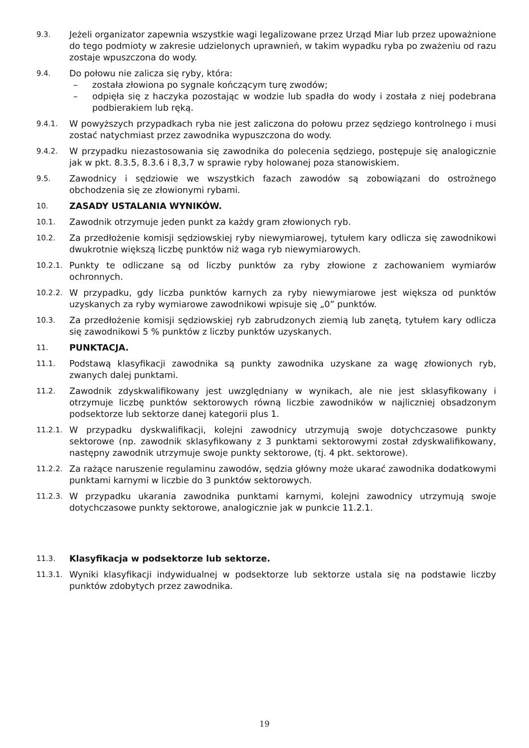9.3.
Jeżeli organizator zapewnia wszystkie wagi legalizowane przez Urząd Miar lub przez upoważnione do tego podmioty w zakresie udzielonych uprawnień, w takim wypadku ryba po zważeniu od razu zostaje wpuszczona do wody.
9.4.
Do połowu nie zalicza się ryby, która:
– została złowiona po sygnale kończącym turę zwodów;
– odpięła się z haczyka pozostając w wodzie lub spadła do wody i została z niej podebrana podbierakiem lub ręką.
9.4.1.
W powyższych przypadkach ryba nie jest zaliczona do połowu przez sędziego kontrolnego i musi zostać natychmiast przez zawodnika wypuszczona do wody.
9.4.2.
W przypadku niezastosowania się zawodnika do polecenia sędziego, postępuje się analogicznie jak w pkt. 8.3.5, 8.3.6 i 8,3,7 w sprawie ryby holowanej poza stanowiskiem.
9.5.
Zawodnicy i sędziowie we wszystkich fazach zawodów są zobowiązani do ostrożnego obchodzenia się ze złowionymi rybami.
10.
ZASADY USTALANIA WYNIKÓW.
10.1.
Zawodnik otrzymuje jeden punkt za każdy gram złowionych ryb.
10.2.
Za przedłożenie komisji sędziowskiej ryby niewymiarowej, tytułem kary odlicza się zawodnikowi dwukrotnie większą liczbę punktów niż waga ryb niewymiarowych.
10.2.1.
Punkty te odliczane są od liczby punktów za ryby złowione z zachowaniem wymiarów ochronnych.
10.2.2.
W przypadku, gdy liczba punktów karnych za ryby niewymiarowe jest większa od punktów uzyskanych za ryby wymiarowe zawodnikowi wpisuje się „0” punktów.
10.3.
Za przedłożenie komisji sędziowskiej ryb zabrudzonych ziemią lub zanętą, tytułem kary odlicza się zawodnikowi 5 % punktów z liczby punktów uzyskanych.
11.
PUNKTACJA.
11.1.
Podstawą klasyfikacji zawodnika są punkty zawodnika uzyskane za wagę złowionych ryb, zwanych dalej punktami.
11.2.
Zawodnik zdyskwalifikowany jest uwzględniany w wynikach, ale nie jest sklasyfikowany i otrzymuje liczbę punktów sektorowych równą liczbie zawodników w najliczniej obsadzonym podsektorze lub sektorze danej kategorii plus 1.
11.2.1.
W przypadku dyskwalifikacji, kolejni zawodnicy utrzymują swoje dotychczasowe punkty sektorowe (np. zawodnik sklasyfikowany z 3 punktami sektorowymi został zdyskwalifikowany, następny zawodnik utrzymuje swoje punkty sektorowe, (tj. 4 pkt. sektorowe).
11.2.2.
Za rażące naruszenie regulaminu zawodów, sędzia główny może ukarać zawodnika dodatkowymi punktami karnymi w liczbie do 3 punktów sektorowych.
11.2.3.
W przypadku ukarania zawodnika punktami karnymi, kolejni zawodnicy utrzymują swoje dotychczasowe punkty sektorowe, analogicznie jak w punkcie 11.2.1.
11.3.
Klasyfikacja w podsektorze lub sektorze.
11.3.1.
Wyniki klasyfikacji indywidualnej w podsektorze lub sektorze ustala się na podstawie liczby punktów zdobytych przez zawodnika.
19